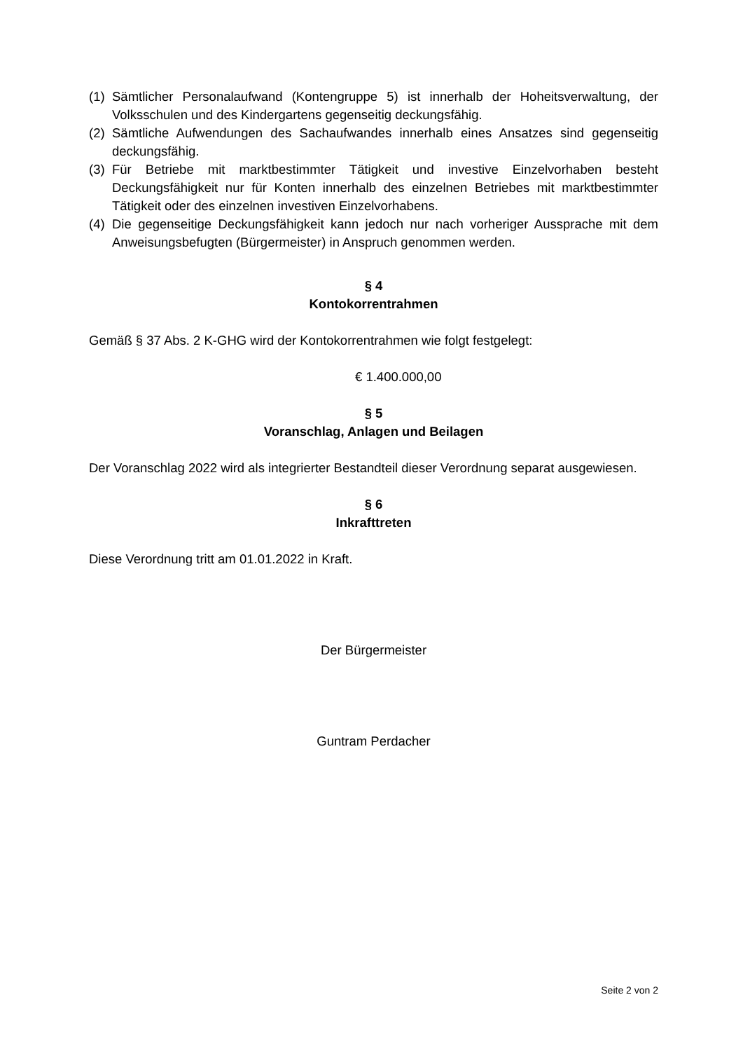(1) Sämtlicher Personalaufwand (Kontengruppe 5) ist innerhalb der Hoheitsverwaltung, der Volksschulen und des Kindergartens gegenseitig deckungsfähig.
(2) Sämtliche Aufwendungen des Sachaufwandes innerhalb eines Ansatzes sind gegenseitig deckungsfähig.
(3) Für Betriebe mit marktbestimmter Tätigkeit und investive Einzelvorhaben besteht Deckungsfähigkeit nur für Konten innerhalb des einzelnen Betriebes mit marktbestimmter Tätigkeit oder des einzelnen investiven Einzelvorhabens.
(4) Die gegenseitige Deckungsfähigkeit kann jedoch nur nach vorheriger Aussprache mit dem Anweisungsbefugten (Bürgermeister) in Anspruch genommen werden.
§ 4
Kontokorrentrahmen
Gemäß § 37 Abs. 2 K-GHG wird der Kontokorrentrahmen wie folgt festgelegt:
€ 1.400.000,00
§ 5
Voranschlag, Anlagen und Beilagen
Der Voranschlag 2022 wird als integrierter Bestandteil dieser Verordnung separat ausgewiesen.
§ 6
Inkrafttreten
Diese Verordnung tritt am 01.01.2022 in Kraft.
Der Bürgermeister
Guntram Perdacher
Seite 2 von 2